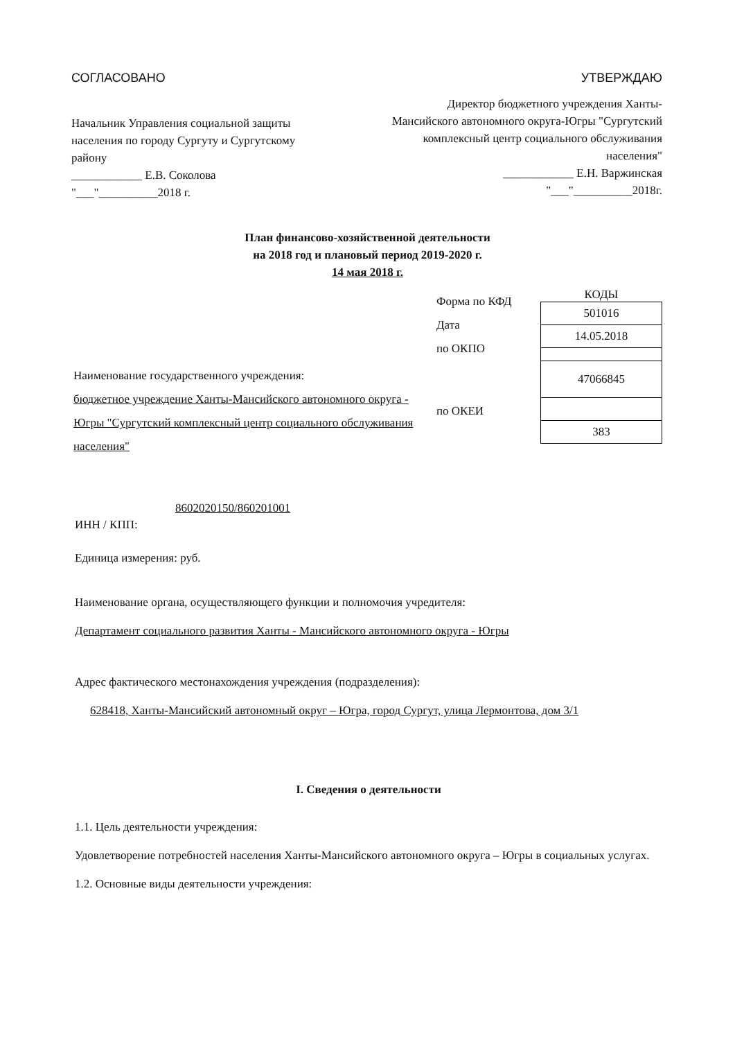СОГЛАСОВАНО
Начальник Управления социальной защиты населения по городу Сургуту и Сургутскому району
____________ Е.В. Соколова
"___"__________2018 г.
УТВЕРЖДАЮ
Директор бюджетного учреждения Ханты-Мансийского автономного округа-Югры "Сургутский комплексный центр социального обслуживания населения"
____________ Е.Н. Варжинская
"___"__________2018г.
План финансово-хозяйственной деятельности
на 2018 год и плановый период 2019-2020 г.
14 мая 2018 г.
Наименование государственного учреждения:
бюджетное учреждение Ханты-Мансийского автономного округа - Югры "Сургутский комплексный центр социального обслуживания населения"
Форма по КФД
Дата
по ОКПО
по ОКЕИ
КОДЫ
| 501016 |
| 14.05.2018 |
| 47066845 |
| 383 |
8602020150/860201001
ИНН / КПП:
Единица измерения: руб.
Наименование органа, осуществляющего функции и полномочия учредителя:
Департамент социального развития Ханты - Мансийского автономного округа - Югры
Адрес фактического местонахождения учреждения (подразделения):
628418, Ханты-Мансийский автономный округ – Югра, город Сургут, улица Лермонтова, дом 3/1
I. Сведения о деятельности
1.1. Цель деятельности учреждения:
Удовлетворение потребностей населения Ханты-Мансийского автономного округа – Югры в социальных услугах.
1.2. Основные виды деятельности учреждения: